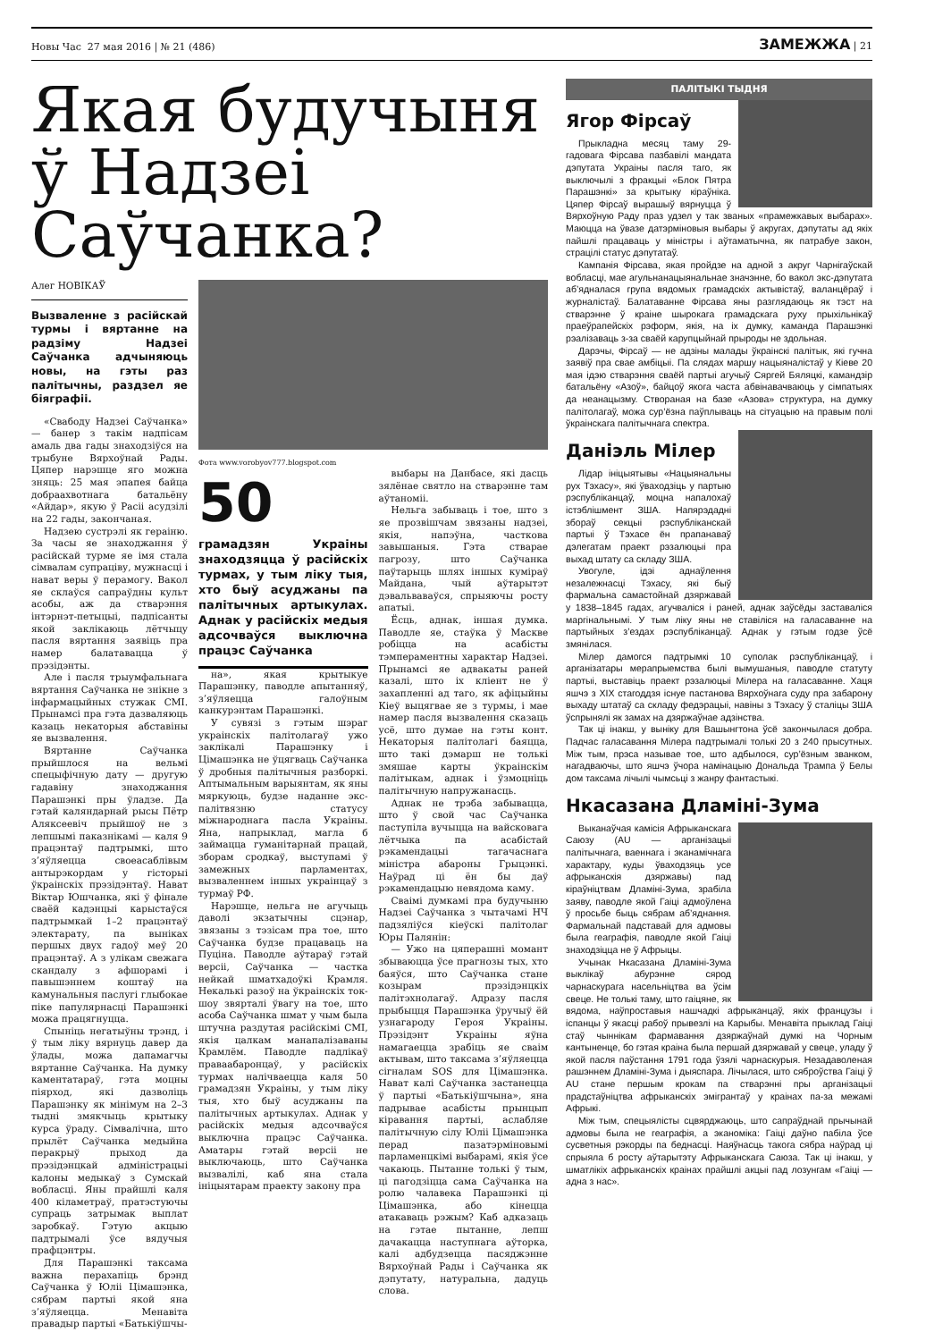Новы Час 27 мая 2016 | № 21 (486) ЗАМЕЖЖА | 21
Якая будучыня ў Надзеі Саўчанка?
Алег НОВІКАЎ
Вызваленне з расійскай турмы і вяртанне на радзіму Надзеі Саўчанка адчыняюць новы, на гэты раз палітычны, раздзел яе біяграфіі.
«Свабоду Надзеі Саўчанка» — банер з такім надпісам амаль два гады знаходзіўся на трыбуне Вярхоўнай Рады. Цяпер нарэшце яго можна зняць: 25 мая эпапея байца добраахвотнага батальёну «Айдар», якую ў Расіі асудзілі на 22 гады, закончаная.
Надзею сустрэлі як гераіню. За часы яе знаходжання ў расійскай турме яе імя стала сімвалам супраціву, мужнасці і нават веры ў перамогу. Вакол яе склаўся сапраўдны культ асобы, аж да стварэння інтэрнэт-петыцыі, падпісанты якой заклікаюць лётчыцу пасля вяртання заявіць пра намер балатавацца ў прэзідэнты.
Але і пасля трыумфальнага вяртання Саўчанка не знікне з інфармацыйных стужак СМІ. Прынамсі пра гэта дазваляюць казаць некаторыя абставіны яе вызвалення.
Вяртанне Саўчанка прыйшлося на вельмі спецыфічную дату — другую гадавіну знаходжання Парашэнкі пры ўладзе. Да гэтай каляндарнай рысы Пётр Аляксеевіч прыйшоў не з лепшымі паказнікамі — каля 9 працэнтаў падтрымкі, што з’яўляецца своеасаблівым антырэкордам у гісторыі ўкраінскіх прэзідэнтаў. Нават Віктар Юшчанка, які ў фінале сваёй кадэнцыі карыстаўся падтрымкай 1–2 працэнтаў электарату, па выніках першых двух гадоў меў 20 працэнтаў. А з улікам свежага скандалу з афшорамі і павышэннем коштаў на камунальныя паслугі глыбокае піке папулярнасці Парашэнкі можа працягнуцца.
Спыніць негатыўны трэнд, і ў тым ліку вярнуць давер да ўлады, можа дапамагчы вяртанне Саўчанка. На думку каментатараў, гэта моцны піярход, які дазволіць Парашэнку як мінімум на 2–3 тыдні змякчыць крытыку курса ўраду. Сімвалічна, што прылёт Саўчанка медыйна перакрыў прыход да прэзідэнцкай адміністрацыі калоны медыкаў з Сумскай вобласці. Яны прайшлі каля 400 кіламетраў, пратэстуючы супраць затрымак выплат заробкаў. Гэтую акцыю падтрымалі ўсе вядучыя прафцэнтры.
Для Парашэнкі таксама важна перахапіць брэнд Саўчанка ў Юліі Цімашэнка, сябрам партыі якой яна з’яўляецца. Менавіта правадыр партыі «Батькіўшчы-
Фота www.vorobyov777.blogspot.com
50
грамадзян Украіны знаходзяцца ў расійскіх турмах, у тым ліку тыя, хто быў асуджаны па палітычных артыкулах. Аднак у расійскіх медыя адсочваўся выключна працэс Саўчанка
на», якая крытыкуе Парашэнку, паводле апытанняў, з’яўляецца галоўным канкурэнтам Парашэнкі.
У сувязі з гэтым шэраг украінскіх палітолагаў ужо заклікалі Парашэнку і Цімашэнка не ўцягваць Саўчанка ў дробныя палітычныя разборкі. Аптымальным варыянтам, як яны мяркуюць, будзе наданне экс-палітвязню статусу міжнароднага пасла Украіны. Яна, напрыклад, магла б займацца гуманітарнай працай, зборам сродкаў, выступамі ў замежных парламентах, вызваленнем іншых украінцаў з турмаў РФ.
Нарэшце, нельга не агучыць даволі экзатычны сцэнар, звязаны з тэзісам пра тое, што Саўчанка будзе працаваць на Пуціна. Паводле аўтараў гэтай версіі, Саўчанка — частка нейкай шматхадоўкі Крамля. Некалькі разоў на ўкраінскіх ток-шоу звярталі ўвагу на тое, што асоба Саўчанка шмат у чым была штучна раздутая расійскімі СМІ, якія цалкам манапалізаваны Крамлём. Паводле падлікаў праваабаронцаў, у расійскіх турмах налічваецца каля 50 грамадзян Украіны, у тым ліку тыя, хто быў асуджаны па палітычных артыкулах. Аднак у расійскіх медыя адсочваўся выключна працэс Саўчанка. Аматары гэтай версіі не выключаюць, што Саўчанка вызвалілі, каб яна стала ініцыятарам праекту закону пра
выбары на Данбасе, які дасць зялёнае святло на стварэнне там аўтаноміі.
Нельга забываць і тое, што з яе прозвішчам звязаны надзеі, якія, напэўна, часткова завышаныя. Гэта стварае пагрозу, што Саўчанка паўтарыць шлях іншых куміраў Майдана, чый аўтарытэт дэвальваваўся, спрыяючы росту апатыі.
Ёсць, аднак, іншая думка. Паводле яе, стаўка ў Маскве робіцца на асабісты тэмпераментны характар Надзеі. Прынамсі яе адвакаты раней казалі, што іх кліент не ў захапленні ад таго, як афіцыйны Кіеў выцягвае яе з турмы, і мае намер пасля вызвалення сказаць усё, што думае на гэты конт. Некаторыя палітолагі баяцца, што такі дэмарш не толькі змяшае карты ўкраінскім палітыкам, аднак і ўзмоцніць палітычную напружанасць.
Аднак не трэба забывацца, што ў свой час Саўчанка паступіла вучыцца на вайсковага лётчыка па асабістай рэкамендацыі тагачаснага міністра абароны Грыцэнкі. Наўрад ці ён бы даў рэкамендацыю невядомa каму.
Сваімі думкамі пра будучыню Надзеі Саўчанка з чытачамі НЧ падзяліўся кіеўскі палітолаг Юры Палянін:
— Ужо на цяперашні момант збываюцца ўсе прагнозы тых, хто баяўся, што Саўчанка стане козырам прэзідэнцкіх палітэхнолагаў. Адразу пасля прыбыцця Парашэнка ўручыў ёй узнагароду Героя Украіны. Прэзідэнт Украіны яўна намагаецца зрабіць яе сваім актывам, што таксама з’яўляецца сігналам SOS для Цімашэнка. Нават калі Саўчанка застанецца ў партыі «Батькіўшчына», яна падрывае асабісты прынцып кіравання партыі, аслабляе палітычную сілу Юліі Цімашэнка перад пазатэрміновымі парламенцкімі выбарамі, якія ўсе чакаюць. Пытанне толькі ў тым, ці пагодзіцца сама Саўчанка на ролю чалавека Парашэнкі ці Цімашэнка, або кінецца атакаваць рэжым? Каб адказаць на гэтае пытанне, лепш дачакацца наступнага аўторка, калі адбудзецца пасяджэнне Вярхоўнай Рады і Саўчанка як дэпутату, натуральна, дадуць слова.
ПАЛІТЫКІ ТЫДНЯ
Ягор Фірсаў
Прыкладна месяц таму 29-гадовага Фірсава пазбавілі мандата дэпутата Украіны пасля таго, як выключылі з фракцыі «Блок Пятра Парашэнкі» за крытыку кіраўніка. Цяпер Фірсаў вырашыў вярнуцца ў Вярхоўную Раду праз удзел у так званых «прамежкавых выбарах». Маюцца на ўвазе датэрміновыя выбары ў акругах, дэпутаты ад якіх пайшлі працаваць у міністры і аўтаматычна, як патрабуе закон, страцілі статус дэпутатаў.
Кампанія Фірсава, якая пройдзе на адной з акруг Чарнігаўскай вобласці, мае агульнанацыянальнае значэнне, бо вакол экс-дэпутата аб’ядналася група вядомых грамадскіх актывістаў, валанцёраў і журналістаў. Балатаванне Фірсава яны разглядаюць як тэст на стварэнне ў краіне шырокага грамадскага руху прыхільнікаў праеўрапейскіх рэформ, якія, на іх думку, каманда Парашэнкі рэалізаваць з-за сваёй карупцыйнай прыроды не здольная.
Дарэчы, Фірсаў — не адзіны малады ўкраінскі палітык, які гучна заявіў пра свае амбіцыі. Па слядах маршу нацыяналістаў у Кіеве 20 мая ідэю стварэння сваёй партыі агучыў Сяргей Бяляцкі, камандзір батальёну «Азоў», байцоў якога часта абвінавачваюць у сімпатыях да неанацызму. Створаная на базе «Азова» структура, на думку палітолагаў, можа сур’ёзна паўплываць на сітуацыю на правым полі ўкраінскага палітычнага спектра.
Даніэль Мілер
Лідар ініцыятывы «Нацыянальны рух Тэхасу», які ўваходзіць у партыю рэспубліканцаў, моцна напалохаў істэблішмент ЗША. Напярэдадні зборaў секцыі рэспубліканскай партыі ў Тэхасе ён прапанаваў дэлегатам праект рэзалюцыі пра выхад штату са складу ЗША.
Увогуле, ідэі аднаўлення незалежнасці Тэхасу, які быў фармальна самастойнай дзяржавай у 1838–1845 гадах, агучваліся і раней, аднак заўсёды заставаліся маргінальнымі. У тым ліку яны не ставіліся на галасаванне на партыйных з’ездах рэспубліканцаў. Аднак у гэтым годзе ўсё змянілася.
Мілер дамогся падтрымкі 10 суполак рэспубліканцаў, і арганізатары мерапрыемства былі вымушаныя, паводле статуту партыі, выставіць праект рэзалюцыі Мілера на галасаванне. Хаця яшчэ з XIX стагоддзя існуе пастанова Вярхоўнага суду пра забарону выхаду штатаў са складу федэрацыі, навіны з Тэхасу ў сталіцы ЗША ўспрынялі як замах на дзяржаўнае адзінства.
Так ці інакш, у выніку для Вашынгтона ўсё закончылася добра. Падчас галасавання Мілера падтрымалі толькі 20 з 240 прысутных. Між тым, прэса называе тое, што адбылося, сур’ёзным званком, нагадваючы, што яшчэ ўчора намінацыю Дональда Трампа ў Белы дом таксама лічылі чымсьці з жанру фантастыкі.
Нкасазана Дламіні-Зума
Выканаўчая камісія Афрыканскага Саюзу (AU — арганізацыі палітычнага, ваеннага і эканамічнага характару, куды ўваходзяць усе афрыканскія дзяржавы) пад кіраўніцтвам Дламіні-Зума, зрабіла заяву, паводле якой Гаіці адмоўлена ў просьбе быць сябрам аб’яднання. Фармальнай падставай для адмовы была геаграфія, паводле якой Гаіці знаходзіцца не ў Афрыцы.
Учынак Нкасазана Дламіні-Зума выклікаў абурэнне сярод чарнаскурага насельніцтва ва ўсім свеце. Не толькі таму, што гаіцяне, як вядома, наўпроставыя нашчадкі афрыканцаў, якіх французы і іспанцы ў якасці рабоў прывезлі на Карыбы. Менавіта прыклад Гаіці стаў чыннікам фармавання дзяржаўнай думкі на Чорным кантыненце, бо гэтая краіна была першай дзяржавай у свеце, уладу ў якой пасля паўстання 1791 года ўзялі чарнаскурыя. Незадаволеная рашэннем Дламіні-Зума і дыяспара. Лічылася, што сяброўства Гаіці ў AU стане першым крокам па стварэнні пры арганізацыі прадстаўніцтва афрыканскіх эмігрантаў у краінах па-за межамі Афрыкі.
Між тым, спецыялісты сцвярджаюць, што сапраўднай прычынай адмовы была не геаграфія, а эканоміка: Гаіці даўно пабіла ўсе сусветныя рэкорды па беднасці. Наяўнасць такога сябра наўрад ці спрыяла б росту аўтарытэту Афрыканскага Саюза. Так ці інакш, у шматлікіх афрыканскіх краінах прайшлі акцыі пад лозунгам «Гаіці — адна з нас».